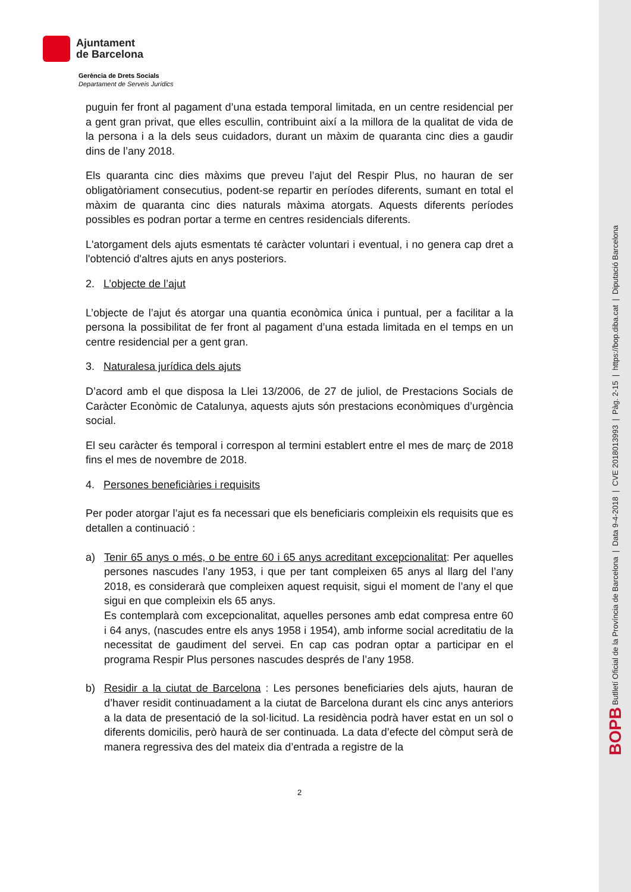Ajuntament
de Barcelona
Gerència de Drets Socials
Departament de Serveis Jurídics
puguin fer front al pagament d’una estada temporal limitada, en un centre residencial per a gent gran privat, que elles escullin, contribuint així a la millora de la qualitat de vida de la persona i a la dels seus cuidadors, durant un màxim de quaranta cinc dies a gaudir dins de l’any 2018.
Els quaranta cinc dies màxims que preveu l’ajut del Respir Plus, no hauran de ser obligatòriament consecutius, podent-se repartir en períodes diferents, sumant en total el màxim de quaranta cinc dies naturals màxima atorgats. Aquests diferents períodes possibles es podran portar a terme en centres residencials diferents.
L'atorgament dels ajuts esmentats té caràcter voluntari i eventual, i no genera cap dret a l'obtenció d'altres ajuts en anys posteriors.
2. L’objecte de l’ajut
L’objecte de l’ajut és atorgar una quantia econòmica única i puntual, per a facilitar a la persona la possibilitat de fer front al pagament d’una estada limitada en el temps en un centre residencial per a gent gran.
3. Naturalesa jurídica dels ajuts
D’acord amb el que disposa la Llei 13/2006, de 27 de juliol, de Prestacions Socials de Caràcter Econòmic de Catalunya, aquests ajuts són prestacions econòmiques d’urgència social.
El seu caràcter és temporal i correspon al termini establert entre el mes de març de 2018 fins el mes de novembre de 2018.
4. Persones beneficiàries i requisits
Per poder atorgar l’ajut es fa necessari que els beneficiaris compleixin els requisits que es detallen a continuació :
a) Tenir 65 anys o més, o be entre 60 i 65 anys acreditant excepcionalitat: Per aquelles persones nascudes l’any 1953, i que per tant compleixen 65 anys al llarg del l’any 2018, es considerarà que compleixen aquest requisit, sigui el moment de l’any el que sigui en que compleixin els 65 anys.
Es contemplarà com excepcionalitat, aquelles persones amb edat compresa entre 60 i 64 anys, (nascudes entre els anys 1958 i 1954), amb informe social acreditatiu de la necessitat de gaudiment del servei. En cap cas podran optar a participar en el programa Respir Plus persones nascudes després de l’any 1958.
b) Residir a la ciutat de Barcelona : Les persones beneficiaries dels ajuts, hauran de d’haver residit continuadament a la ciutat de Barcelona durant els cinc anys anteriors a la data de presentació de la sol·licitud. La residència podrà haver estat en un sol o diferents domicilis, però haurà de ser continuada. La data d’efecte del còmput serà de manera regressiva des del mateix dia d’entrada a registre de la
2
BOPB Butlletí Oficial de la Província de Barcelona | Data 9-4-2018 | CVE 2018013993 | Pàg. 2-15 | https://bop.diba.cat | Diputació Barcelona